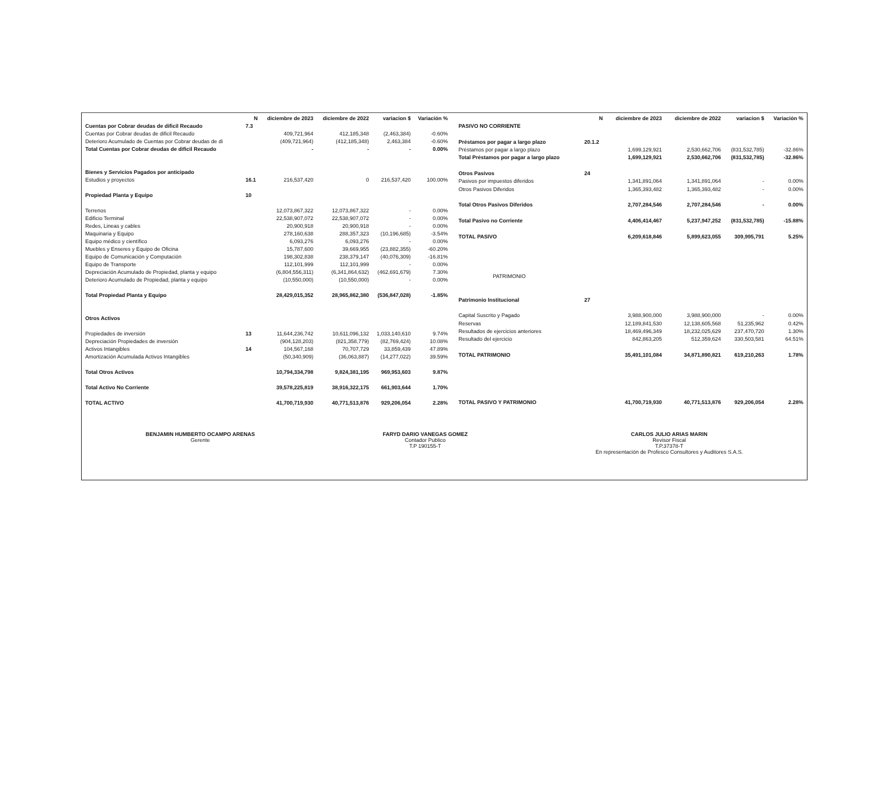| | N | diciembre de 2023 | diciembre de 2022 | variacion $ | Variación % |
| --- | --- | --- | --- | --- | --- |
| Cuentas por Cobrar deudas de dificil Recaudo | 7.3 | | | | |
| Cuentas por Cobrar deudas de dificil Recaudo | | 409,721,964 | 412,185,348 | (2,463,384) | -0.60% |
| Deterioro Acumulado de Cuentas por Cobrar deudas de di | | (409,721,964) | (412,185,348) | 2,463,384 | -0.60% |
| Total Cuentas por Cobrar deudas de dificil Recaudo | | - | - | - | 0.00% |
| Bienes y Servicios Pagados por anticipado | | | | | |
| Estudios y proyectos | 16.1 | 216,537,420 | 0 | 216,537,420 | 100.00% |
| Propiedad Planta y Equipo | 10 | | | | |
| Terrenos | | 12,073,867,322 | 12,073,867,322 | - | 0.00% |
| Edificio Terminal | | 22,538,907,072 | 22,538,907,072 | - | 0.00% |
| Redes, Lineas y cables | | 20,900,918 | 20,900,918 | - | 0.00% |
| Maquinaria y Equipo | | 278,160,638 | 288,357,323 | (10,196,685) | -3.54% |
| Equipo médico y científico | | 6,093,276 | 6,093,276 | - | 0.00% |
| Muebles y Enseres y Equipo de Oficina | | 15,787,600 | 39,669,955 | (23,882,355) | -60.20% |
| Equipo de Comunicación y Computación | | 198,302,838 | 238,379,147 | (40,076,309) | -16.81% |
| Equipo de Transporte | | 112,101,999 | 112,101,999 | - | 0.00% |
| Depreciación Acumulado de Propiedad, planta y equipo | | (6,804,556,311) | (6,341,864,632) | (462,691,679) | 7.30% |
| Deterioro Acumulado de Propiedad, planta y equipo | | (10,550,000) | (10,550,000) | - | 0.00% |
| Total Propiedad Planta y Equipo | | 28,429,015,352 | 28,965,862,380 | (536,847,028) | -1.85% |
| Otros Activos | | | | | |
| Propiedades de inversión | 13 | 11,644,236,742 | 10,611,096,132 | 1,033,140,610 | 9.74% |
| Depreciación Propiedades de inversión | | (904,128,203) | (821,358,779) | (82,769,424) | 10.08% |
| Activos Intangibles | 14 | 104,567,168 | 70,707,729 | 33,859,439 | 47.89% |
| Amortización Acumulada Activos Intangibles | | (50,340,909) | (36,063,887) | (14,277,022) | 39.59% |
| Total Otros Activos | | 10,794,334,798 | 9,824,381,195 | 969,953,603 | 9.87% |
| Total Activo No Corriente | | 39,578,225,819 | 38,916,322,175 | 661,903,644 | 1.70% |
| TOTAL ACTIVO | | 41,700,719,930 | 40,771,513,876 | 929,206,054 | 2.28% |
| | N | diciembre de 2023 | diciembre de 2022 | variacion $ | Variación % |
| --- | --- | --- | --- | --- | --- |
| PASIVO NO CORRIENTE | | | | | |
| Préstamos por pagar a largo plazo | 20.1.2 | | | | |
| Préstamos por pagar a largo plazo | | 1,699,129,921 | 2,530,662,706 | (831,532,785) | -32.86% |
| Total Préstamos por pagar a largo plazo | | 1,699,129,921 | 2,530,662,706 | (831,532,785) | -32.86% |
| Otros Pasivos | 24 | | | | |
| Pasivos por impuestos diferidos | | 1,341,891,064 | 1,341,891,064 | - | 0.00% |
| Otros Pasivos Diferidos | | 1,365,393,482 | 1,365,393,482 | - | 0.00% |
| Total Otros Pasivos Diferidos | | 2,707,284,546 | 2,707,284,546 | - | 0.00% |
| Total Pasivo no Corriente | | 4,406,414,467 | 5,237,947,252 | (831,532,785) | -15.88% |
| TOTAL PASIVO | | 6,209,618,846 | 5,899,623,055 | 309,995,791 | 5.25% |
| PATRIMONIO | | | | | |
| Patrimonio Institucional | 27 | | | | |
| Capital Suscrito y Pagado | | 3,988,900,000 | 3,988,900,000 | - | 0.00% |
| Reservas | | 12,189,841,530 | 12,138,605,568 | 51,235,962 | 0.42% |
| Resultados de ejercicios anteriores | | 18,469,496,349 | 18,232,025,629 | 237,470,720 | 1.30% |
| Resultado del ejercicio | | 842,863,205 | 512,359,624 | 330,503,581 | 64.51% |
| TOTAL PATRIMONIO | | 35,491,101,084 | 34,871,890,821 | 619,210,263 | 1.78% |
| TOTAL PASIVO Y PATRIMONIO | | 41,700,719,930 | 40,771,513,876 | 929,206,054 | 2.28% |
BENJAMIN HUMBERTO OCAMPO ARENAS
Gerente
FARYD DARIO VANEGAS GOMEZ
Contador Publico
T.P 190155-T
CARLOS JULIO ARIAS MARIN
Revisor Fiscal
T.P.37378-T
En representación de Profesco Consultores y Auditores S.A.S.